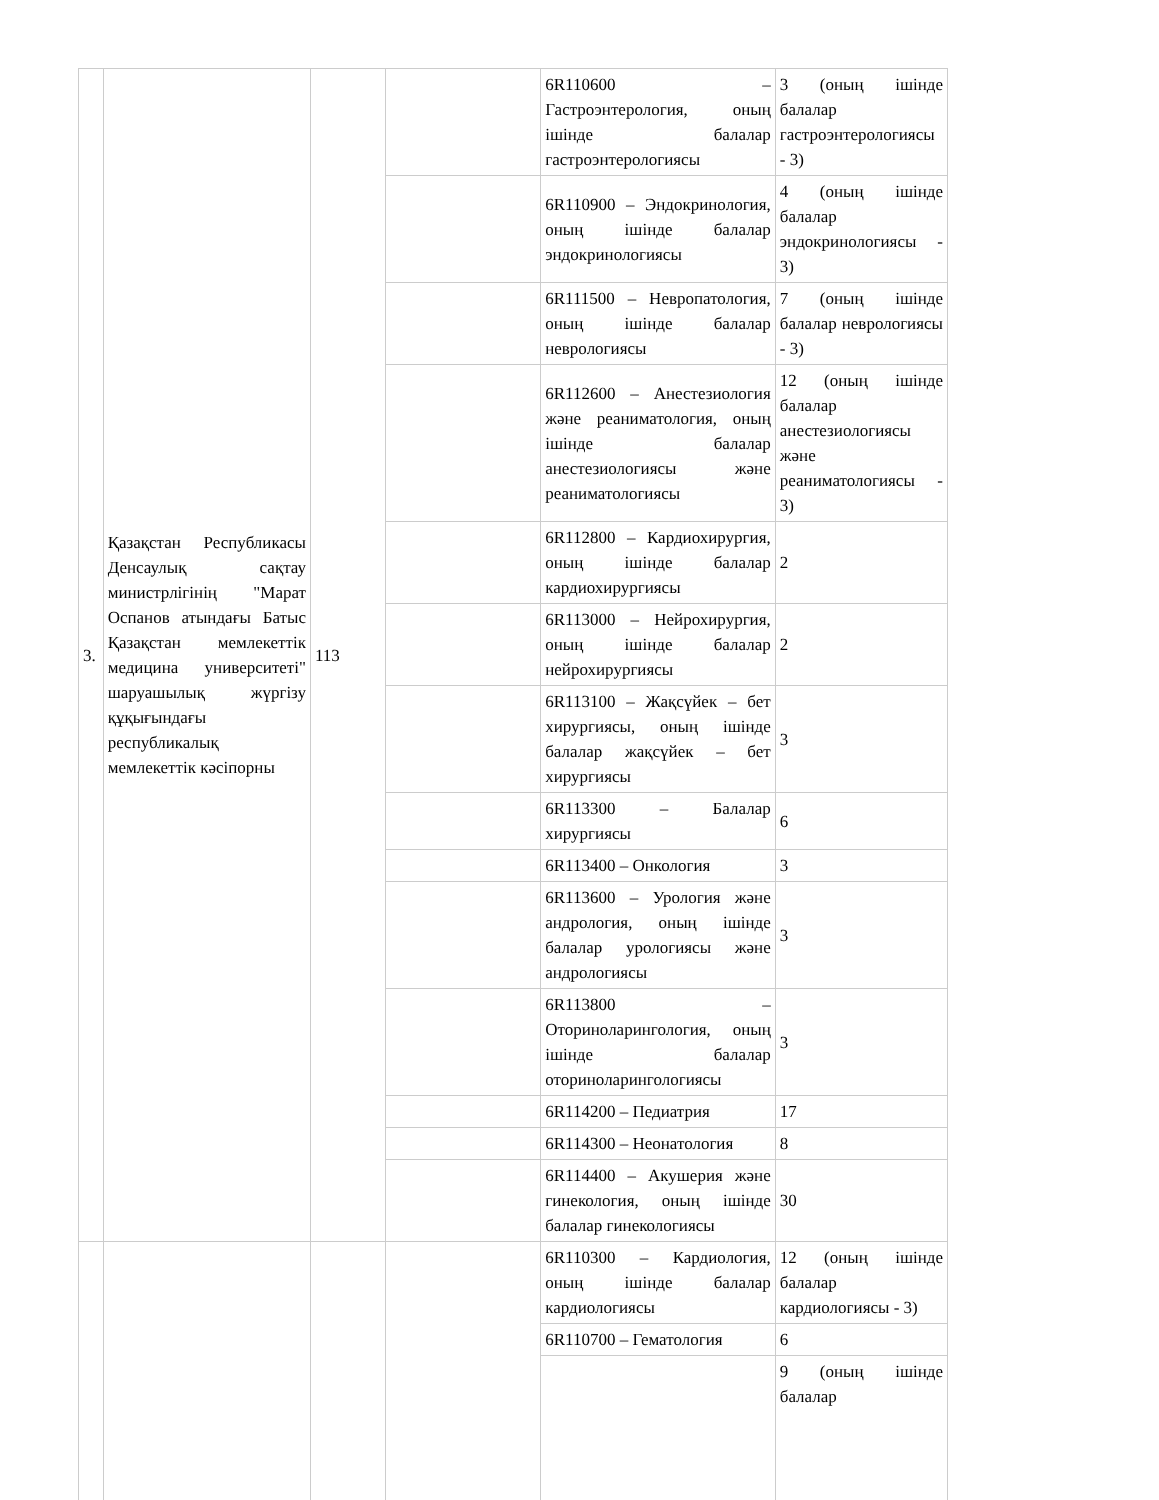| 3. | Қазақстан Республикасы Денсаулық сақтау министрлігінің "Марат Оспанов атындағы Батыс Қазақстан мемлекеттік медицина университеті" шаруашылық жүргізу құқығындағы республикалық мемлекеттік кәсіпорны | 113 | | 6R110600 – Гастроэнтерология, оның ішінде балалар гастроэнтерологиясы | 3 (оның ішінде балалар гастроэнтерологиясы - 3) |
| | | | | 6R110900 – Эндокринология, оның ішінде балалар эндокринологиясы | 4 (оның ішінде балалар эндокринологиясы - 3) |
| | | | | 6R111500 – Невропатология, оның ішінде балалар неврологиясы | 7 (оның ішінде балалар неврологиясы - 3) |
| | | | | 6R112600 – Анестезиология және реаниматология, оның ішінде балалар анестезиологиясы және реаниматологиясы | 12 (оның ішінде балалар анестезиологиясы және реаниматологиясы - 3) |
| | | | | 6R112800 – Кардиохирургия, оның ішінде балалар кардиохирургиясы | 2 |
| | | | | 6R113000 – Нейрохирургия, оның ішінде балалар нейрохирургиясы | 2 |
| | | | | 6R113100 – Жақсүйек – бет хирургиясы, оның ішінде балалар жақсүйек – бет хирургиясы | 3 |
| | | | | 6R113300 – Балалар хирургиясы | 6 |
| | | | | 6R113400 – Онкология | 3 |
| | | | | 6R113600 – Урология және андрология, оның ішінде балалар урологиясы және андрологиясы | 3 |
| | | | | 6R113800 – Оториноларингология, оның ішінде балалар оториноларингологиясы | 3 |
| | | | | 6R114200 – Педиатрия | 17 |
| | | | | 6R114300 – Неонатология | 8 |
| | | | | 6R114400 – Акушерия және гинекология, оның ішінде балалар гинекологиясы | 30 |
| | | | | 6R110300 – Кардиология, оның ішінде балалар кардиологиясы | 12 (оның ішінде балалар кардиологиясы - 3) |
| | | | | 6R110700 – Гематология | 6 |
| | | | | | 9 (оның ішінде балалар |